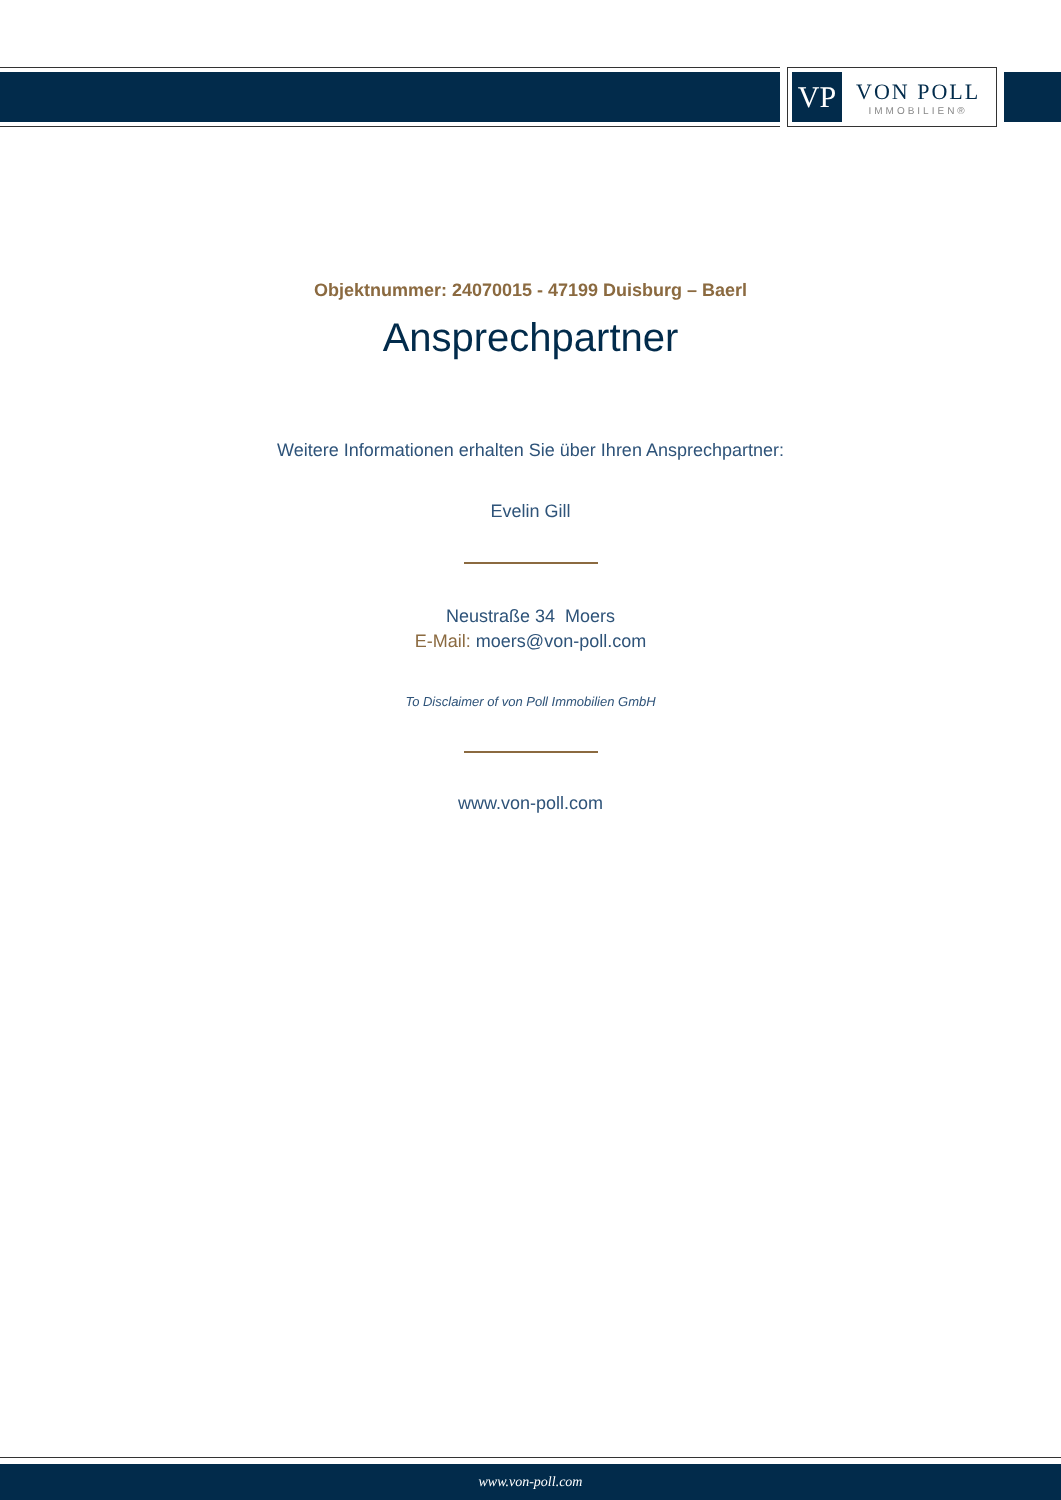VP
VON POLL
IMMOBILIEN®
Objektnummer: 24070015 - 47199 Duisburg – Baerl
Ansprechpartner
Weitere Informationen erhalten Sie über Ihren Ansprechpartner:
Evelin Gill
Neustraße 34 Moers
E-Mail: moers@von-poll.com
To Disclaimer of von Poll Immobilien GmbH
www.von-poll.com
www.von-poll.com